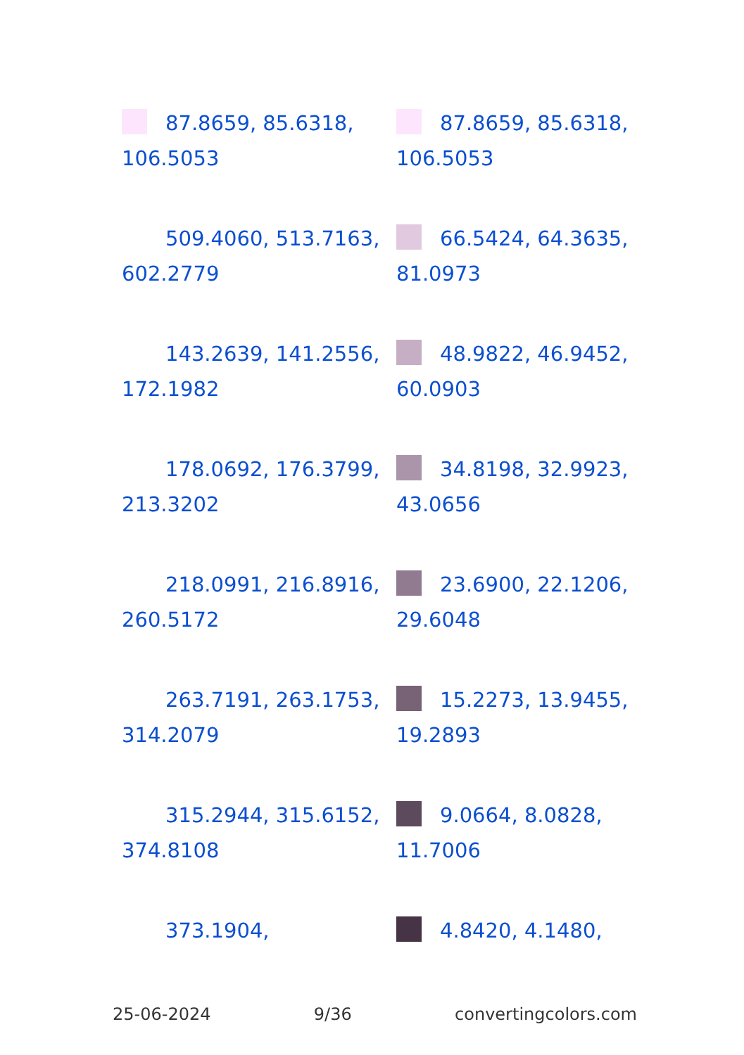87.8659, 85.6318, 106.5053
87.8659, 85.6318, 106.5053
509.4060, 513.7163, 602.2779
66.5424, 64.3635, 81.0973
143.2639, 141.2556, 172.1982
48.9822, 46.9452, 60.0903
178.0692, 176.3799, 213.3202
34.8198, 32.9923, 43.0656
218.0991, 216.8916, 260.5172
23.6900, 22.1206, 29.6048
263.7191, 263.1753, 314.2079
15.2273, 13.9455, 19.2893
315.2944, 315.6152, 374.8108
9.0664, 8.0828, 11.7006
373.1904,
4.8420, 4.1480,
25-06-2024 9/36 convertingcolors.com